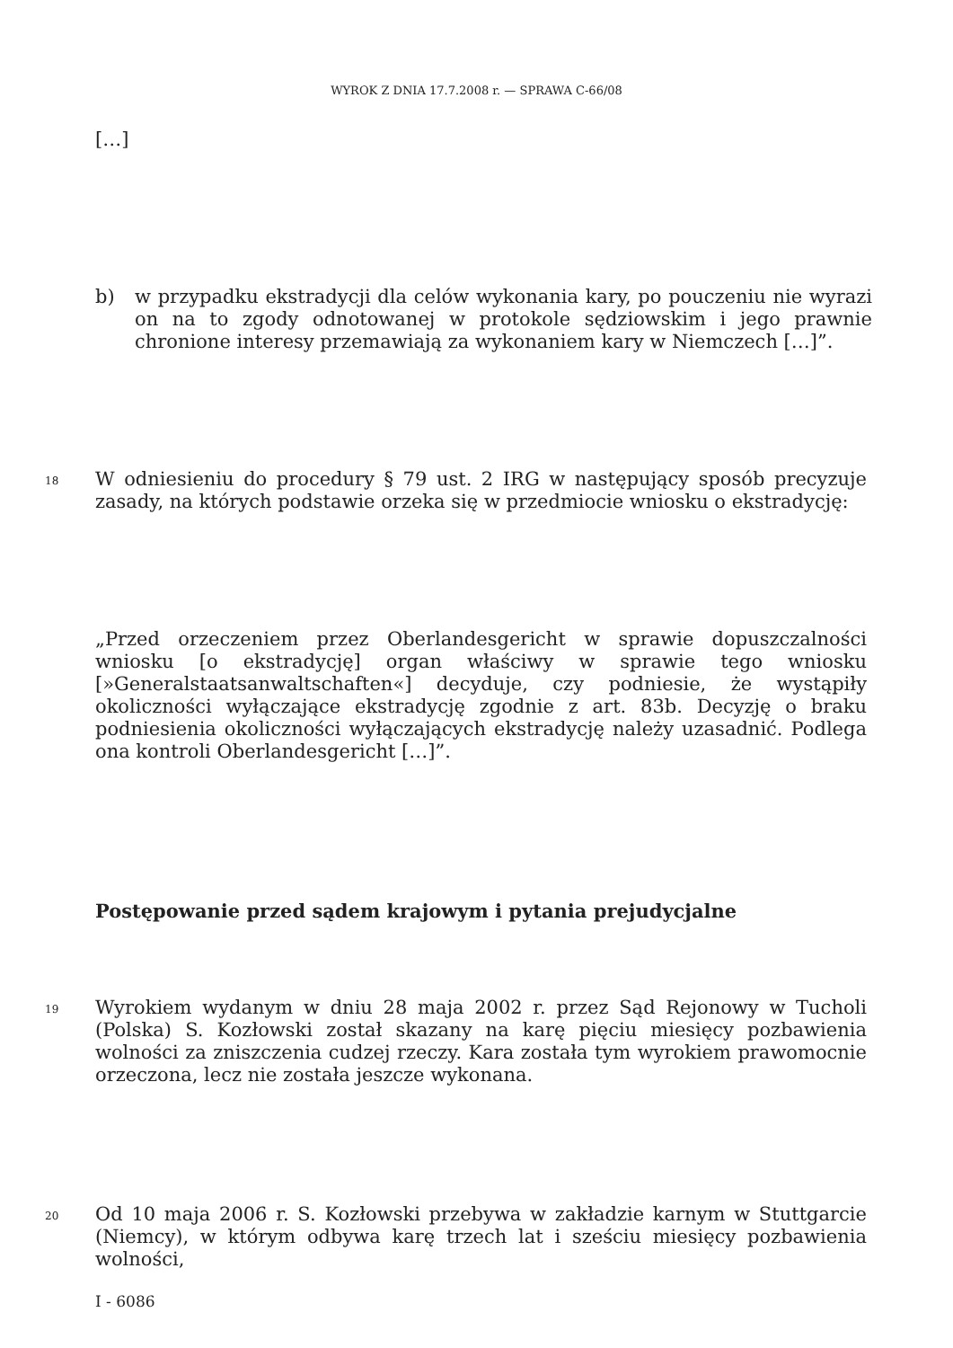WYROK Z DNIA 17.7.2008 r. — SPRAWA C-66/08
[…]
b) w przypadku ekstradycji dla celów wykonania kary, po pouczeniu nie wyrazi on na to zgody odnotowanej w protokole sędziowskim i jego prawnie chronione interesy przemawiają za wykonaniem kary w Niemczech […]”.
18
W odniesieniu do procedury § 79 ust. 2 IRG w następujący sposób precyzuje zasady, na których podstawie orzeka się w przedmiocie wniosku o ekstradycję:
„Przed orzeczeniem przez Oberlandesgericht w sprawie dopuszczalności wniosku [o ekstradycję] organ właściwy w sprawie tego wniosku [»Generalstaatsanwaltschaften«] decyduje, czy podniesie, że wystąpiły okoliczności wyłączające ekstradycję zgodnie z art. 83b. Decyzję o braku podniesienia okoliczności wyłączających ekstradycję należy uzasadnić. Podlega ona kontroli Oberlandesgericht […]”.
Postępowanie przed sądem krajowym i pytania prejudycjalne
19
Wyrokiem wydanym w dniu 28 maja 2002 r. przez Sąd Rejonowy w Tucholi (Polska) S. Kozłowski został skazany na karę pięciu miesięcy pozbawienia wolności za zniszczenia cudzej rzeczy. Kara została tym wyrokiem prawomocnie orzeczona, lecz nie została jeszcze wykonana.
20
Od 10 maja 2006 r. S. Kozłowski przebywa w zakładzie karnym w Stuttgarcie (Niemcy), w którym odbywa karę trzech lat i sześciu miesięcy pozbawienia wolności,
I - 6086